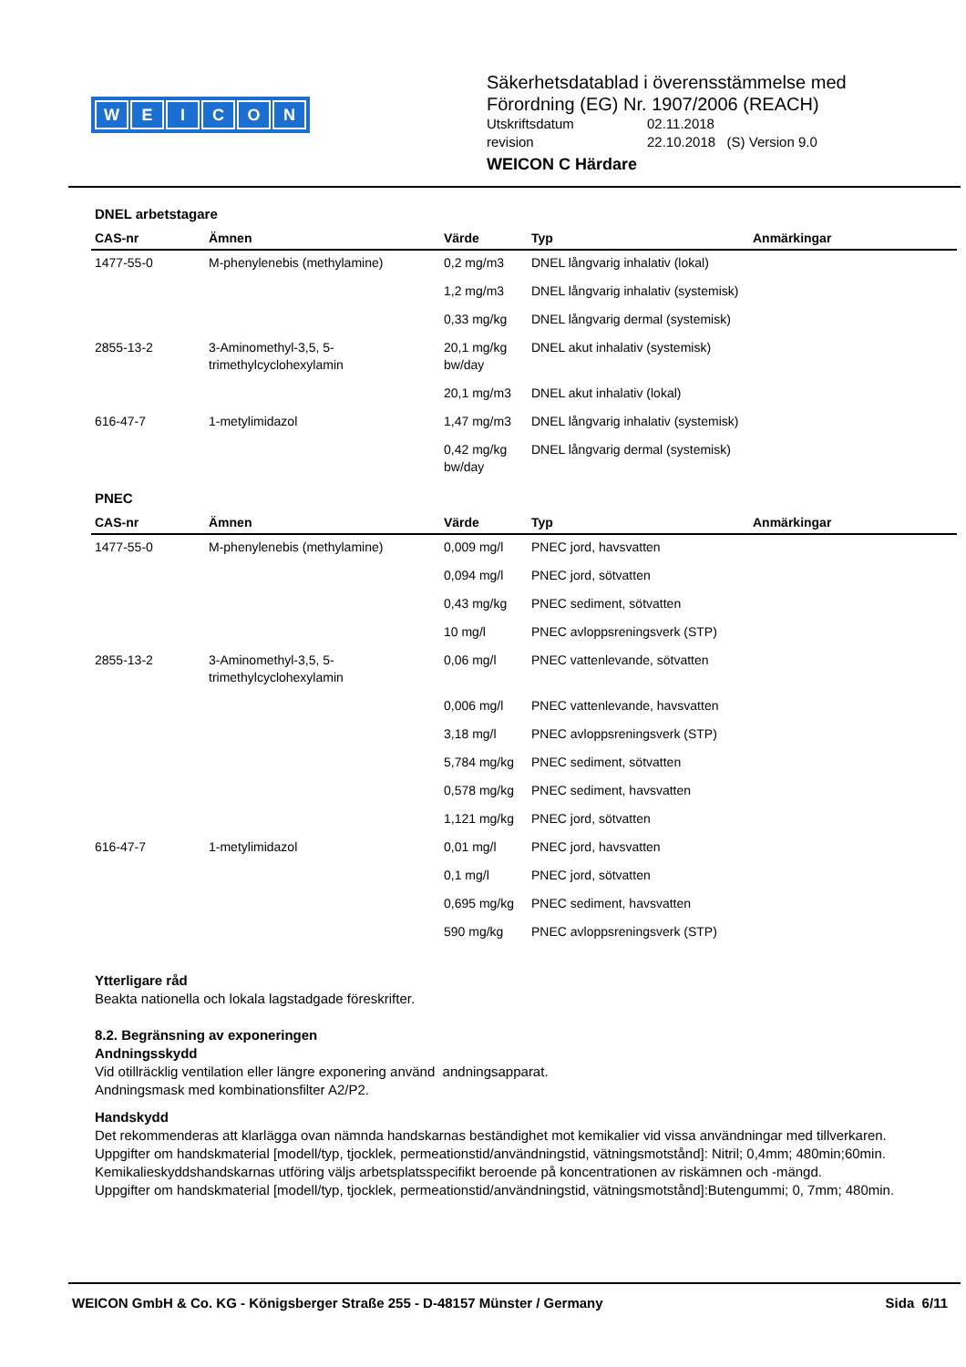WEICON
Säkerhetsdatablad i överensstämmelse med
Förordning (EG) Nr. 1907/2006 (REACH)
Utskriftsdatum 02.11.2018
revision 22.10.2018 (S) Version 9.0
WEICON C Härdare
DNEL arbetstagare
| CAS-nr | Ämnen | Värde | Typ | Anmärkingar |
| --- | --- | --- | --- | --- |
| 1477-55-0 | M-phenylenebis (methylamine) | 0,2 mg/m3 | DNEL långvarig inhalativ (lokal) | |
| | | 1,2 mg/m3 | DNEL långvarig inhalativ (systemisk) | |
| | | 0,33 mg/kg | DNEL långvarig dermal (systemisk) | |
| 2855-13-2 | 3-Aminomethyl-3,5, 5-trimethylcyclohexylamin | 20,1 mg/kg bw/day | DNEL akut inhalativ (systemisk) | |
| | | 20,1 mg/m3 | DNEL akut inhalativ (lokal) | |
| 616-47-7 | 1-metylimidazol | 1,47 mg/m3 | DNEL långvarig inhalativ (systemisk) | |
| | | 0,42 mg/kg bw/day | DNEL långvarig dermal (systemisk) | |
PNEC
| CAS-nr | Ämnen | Värde | Typ | Anmärkingar |
| --- | --- | --- | --- | --- |
| 1477-55-0 | M-phenylenebis (methylamine) | 0,009 mg/l | PNEC jord, havsvatten | |
| | | 0,094 mg/l | PNEC jord, sötvatten | |
| | | 0,43 mg/kg | PNEC sediment, sötvatten | |
| | | 10 mg/l | PNEC avloppsreningsverk (STP) | |
| 2855-13-2 | 3-Aminomethyl-3,5, 5-trimethylcyclohexylamin | 0,06 mg/l | PNEC vattenlevande, sötvatten | |
| | | 0,006 mg/l | PNEC vattenlevande, havsvatten | |
| | | 3,18 mg/l | PNEC avloppsreningsverk (STP) | |
| | | 5,784 mg/kg | PNEC sediment, sötvatten | |
| | | 0,578 mg/kg | PNEC sediment, havsvatten | |
| | | 1,121 mg/kg | PNEC jord, sötvatten | |
| 616-47-7 | 1-metylimidazol | 0,01 mg/l | PNEC jord, havsvatten | |
| | | 0,1 mg/l | PNEC jord, sötvatten | |
| | | 0,695 mg/kg | PNEC sediment, havsvatten | |
| | | 590 mg/kg | PNEC avloppsreningsverk (STP) | |
Ytterligare råd
Beakta nationella och lokala lagstadgade föreskrifter.
8.2. Begränsning av exponeringen
Andningsskydd
Vid otillräcklig ventilation eller längre exponering använd andningsapparat.
Andningsmask med kombinationsfilter A2/P2.
Handskydd
Det rekommenderas att klarlägga ovan nämnda handskarnas beständighet mot kemikalier vid vissa användningar med tillverkaren.
Uppgifter om handskmaterial [modell/typ, tjocklek, permeationstid/användningstid, vätningsmotstånd]: Nitril; 0,4mm; 480min;60min.
Kemikalieskyddshandskarnas utföring väljs arbetsplatsspecifikt beroende på koncentrationen av riskämnen och -mängd.
Uppgifter om handskmaterial [modell/typ, tjocklek, permeationstid/användningstid, vätningsmotstånd]:Butengummi; 0, 7mm; 480min.
WEICON GmbH & Co. KG - Königsberger Straße 255 - D-48157 Münster / Germany Sida 6/11